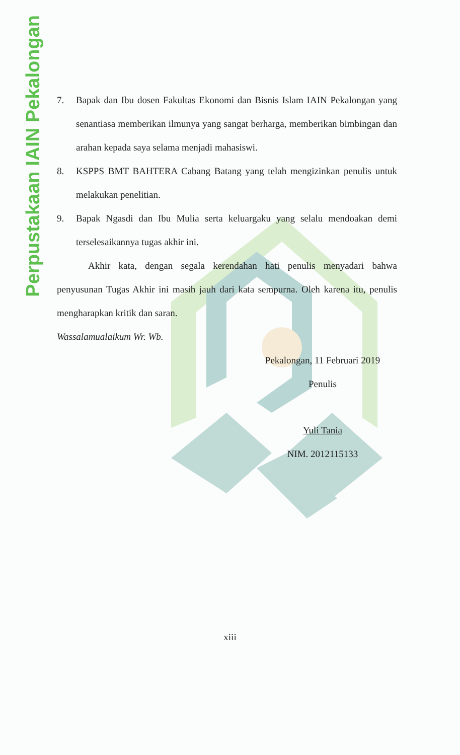Perpustakaan IAIN Pekalongan
7. Bapak dan Ibu dosen Fakultas Ekonomi dan Bisnis Islam IAIN Pekalongan yang senantiasa memberikan ilmunya yang sangat berharga, memberikan bimbingan dan arahan kepada saya selama menjadi mahasiswi.
8. KSPPS BMT BAHTERA Cabang Batang yang telah mengizinkan penulis untuk melakukan penelitian.
9. Bapak Ngasdi dan Ibu Mulia serta keluarga­ku yang selalu mendoakan demi terselesaikannya tugas akhir ini.
Akhir kata, dengan segala kerendahan hati penulis menyadari bahwa penyusunan Tugas Akhir ini masih jauh dari kata sempurna. Oleh karena itu, penulis mengharapkan kritik dan saran.
Wassalamualaikum Wr. Wb.
Pekalongan, 11 Februari 2019
Penulis
Yuli Tania
NIM. 2012115133
xiii